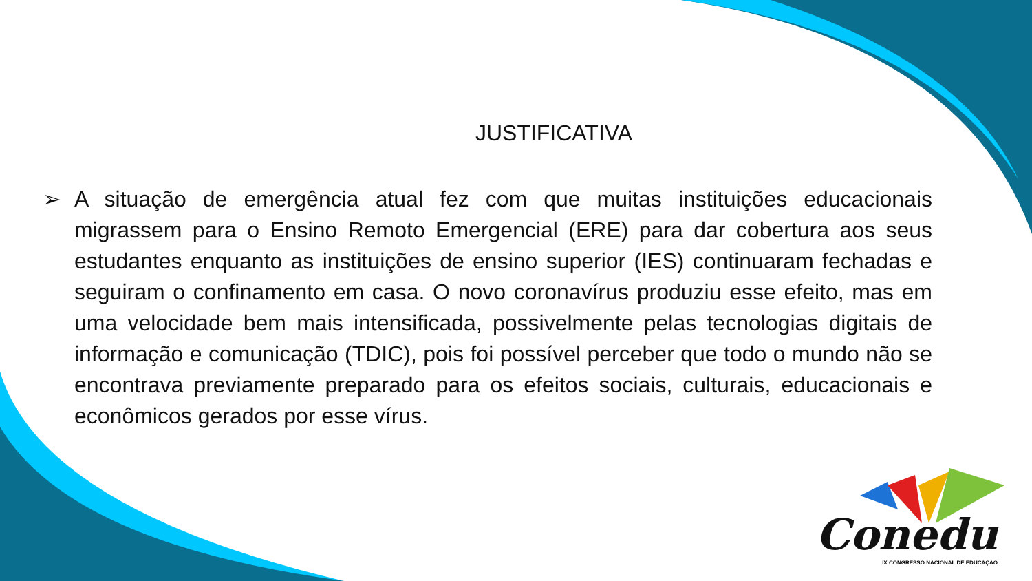JUSTIFICATIVA
➢ A situação de emergência atual fez com que muitas instituições educacionais migrassem para o Ensino Remoto Emergencial (ERE) para dar cobertura aos seus estudantes enquanto as instituições de ensino superior (IES) continuaram fechadas e seguiram o confinamento em casa. O novo coronavírus produziu esse efeito, mas em uma velocidade bem mais intensificada, possivelmente pelas tecnologias digitais de informação e comunicação (TDIC), pois foi possível perceber que todo o mundo não se encontrava previamente preparado para os efeitos sociais, culturais, educacionais e econômicos gerados por esse vírus.
Conedu
IX CONGRESSO NACIONAL DE EDUCAÇÃO